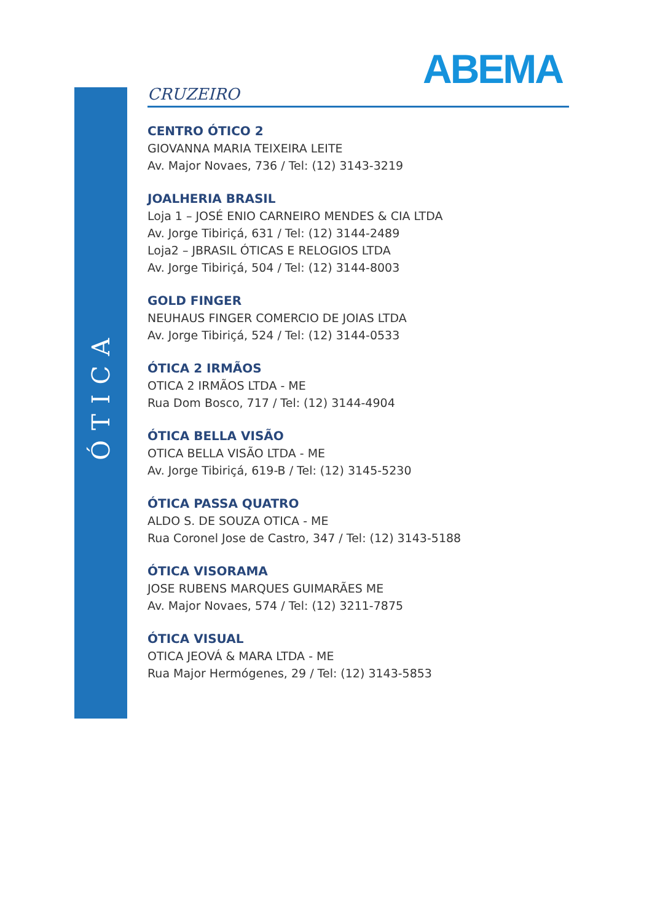ÓTICA
ABEMA
CRUZEIRO
CENTRO ÓTICO 2
GIOVANNA MARIA TEIXEIRA LEITE
Av. Major Novaes, 736 / Tel: (12) 3143-3219
JOALHERIA BRASIL
Loja 1 – JOSÉ ENIO CARNEIRO MENDES & CIA LTDA
Av. Jorge Tibiriçá, 631 / Tel: (12) 3144-2489
Loja2 – JBRASIL ÓTICAS E RELOGIOS LTDA
Av. Jorge Tibiriçá, 504 / Tel: (12) 3144-8003
GOLD FINGER
NEUHAUS FINGER COMERCIO DE JOIAS LTDA
Av. Jorge Tibiriçá, 524 / Tel: (12) 3144-0533
ÓTICA 2 IRMÃOS
OTICA 2 IRMÃOS LTDA - ME
Rua Dom Bosco, 717 / Tel: (12) 3144-4904
ÓTICA BELLA VISÃO
OTICA BELLA VISÃO LTDA - ME
Av. Jorge Tibiriçá, 619-B / Tel: (12) 3145-5230
ÓTICA PASSA QUATRO
ALDO S. DE SOUZA OTICA - ME
Rua Coronel Jose de Castro, 347 / Tel: (12) 3143-5188
ÓTICA VISORAMA
JOSE RUBENS MARQUES GUIMARÃES ME
Av. Major Novaes, 574 / Tel: (12) 3211-7875
ÓTICA VISUAL
OTICA JEOVÁ & MARA LTDA - ME
Rua Major Hermógenes, 29 / Tel: (12) 3143-5853